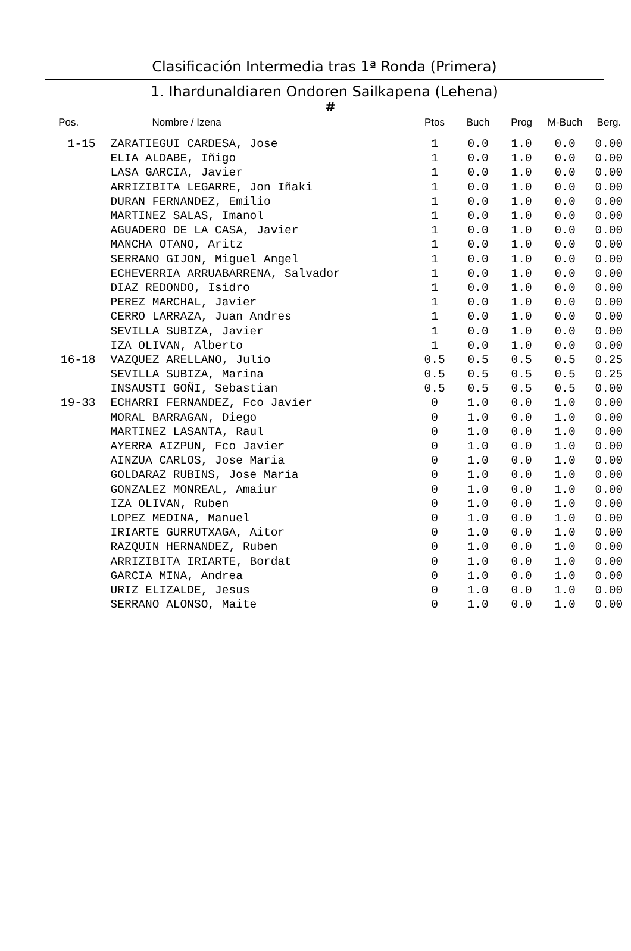Clasificación Intermedia tras 1ª Ronda (Primera)
1. Ihardunaldiaren Ondoren Sailkapena (Lehena)
#
| Pos. | Nombre / Izena | Ptos | Buch | Prog | M-Buch | Berg. |
| --- | --- | --- | --- | --- | --- | --- |
| 1-15 | ZARATIEGUI CARDESA, Jose | 1 | 0.0 | 1.0 | 0.0 | 0.00 |
| | ELIA ALDABE, Iñigo | 1 | 0.0 | 1.0 | 0.0 | 0.00 |
| | LASA GARCIA, Javier | 1 | 0.0 | 1.0 | 0.0 | 0.00 |
| | ARRIZIBITA LEGARRE, Jon Iñaki | 1 | 0.0 | 1.0 | 0.0 | 0.00 |
| | DURAN FERNANDEZ, Emilio | 1 | 0.0 | 1.0 | 0.0 | 0.00 |
| | MARTINEZ SALAS, Imanol | 1 | 0.0 | 1.0 | 0.0 | 0.00 |
| | AGUADERO DE LA CASA, Javier | 1 | 0.0 | 1.0 | 0.0 | 0.00 |
| | MANCHA OTANO, Aritz | 1 | 0.0 | 1.0 | 0.0 | 0.00 |
| | SERRANO GIJON, Miguel Angel | 1 | 0.0 | 1.0 | 0.0 | 0.00 |
| | ECHEVERRIA ARRUABARRENA, Salvador | 1 | 0.0 | 1.0 | 0.0 | 0.00 |
| | DIAZ REDONDO, Isidro | 1 | 0.0 | 1.0 | 0.0 | 0.00 |
| | PEREZ MARCHAL, Javier | 1 | 0.0 | 1.0 | 0.0 | 0.00 |
| | CERRO LARRAZA, Juan Andres | 1 | 0.0 | 1.0 | 0.0 | 0.00 |
| | SEVILLA SUBIZA, Javier | 1 | 0.0 | 1.0 | 0.0 | 0.00 |
| | IZA OLIVAN, Alberto | 1 | 0.0 | 1.0 | 0.0 | 0.00 |
| 16-18 | VAZQUEZ ARELLANO, Julio | 0.5 | 0.5 | 0.5 | 0.5 | 0.25 |
| | SEVILLA SUBIZA, Marina | 0.5 | 0.5 | 0.5 | 0.5 | 0.25 |
| | INSAUSTI GOÑI, Sebastian | 0.5 | 0.5 | 0.5 | 0.5 | 0.00 |
| 19-33 | ECHARRI FERNANDEZ, Fco Javier | 0 | 1.0 | 0.0 | 1.0 | 0.00 |
| | MORAL BARRAGAN, Diego | 0 | 1.0 | 0.0 | 1.0 | 0.00 |
| | MARTINEZ LASANTA, Raul | 0 | 1.0 | 0.0 | 1.0 | 0.00 |
| | AYERRA AIZPUN, Fco Javier | 0 | 1.0 | 0.0 | 1.0 | 0.00 |
| | AINZUA CARLOS, Jose Maria | 0 | 1.0 | 0.0 | 1.0 | 0.00 |
| | GOLDARAZ RUBINS, Jose Maria | 0 | 1.0 | 0.0 | 1.0 | 0.00 |
| | GONZALEZ MONREAL, Amaiur | 0 | 1.0 | 0.0 | 1.0 | 0.00 |
| | IZA OLIVAN, Ruben | 0 | 1.0 | 0.0 | 1.0 | 0.00 |
| | LOPEZ MEDINA, Manuel | 0 | 1.0 | 0.0 | 1.0 | 0.00 |
| | IRIARTE GURRUTXAGA, Aitor | 0 | 1.0 | 0.0 | 1.0 | 0.00 |
| | RAZQUIN HERNANDEZ, Ruben | 0 | 1.0 | 0.0 | 1.0 | 0.00 |
| | ARRIZIBITA IRIARTE, Bordat | 0 | 1.0 | 0.0 | 1.0 | 0.00 |
| | GARCIA MINA, Andrea | 0 | 1.0 | 0.0 | 1.0 | 0.00 |
| | URIZ ELIZALDE, Jesus | 0 | 1.0 | 0.0 | 1.0 | 0.00 |
| | SERRANO ALONSO, Maite | 0 | 1.0 | 0.0 | 1.0 | 0.00 |